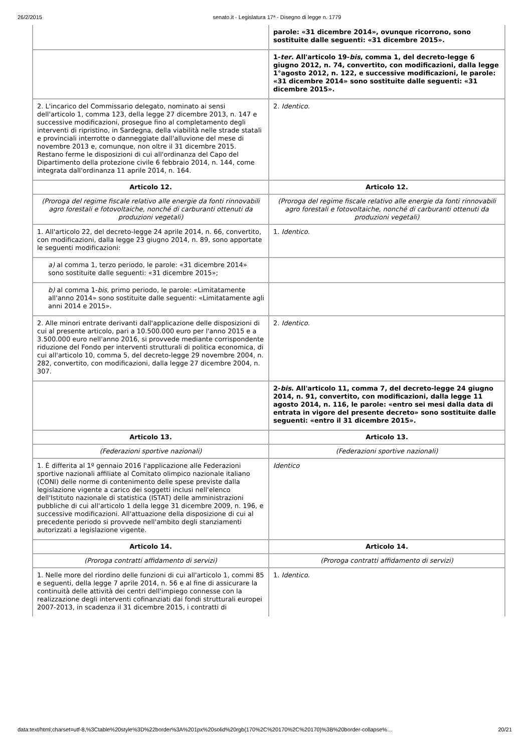26/2/2015 senato.it - Legislatura 17ª - Disegno di legge n. 1779
| | parole: «31 dicembre 2014», ovunque ricorrono, sono sostituite dalle seguenti: «31 dicembre 2015». |
| | 1- ter . All'articolo 19- bis , comma 1, del decreto-legge 6 giugno 2012, n. 74, convertito, con modificazioni, dalla legge 1°agosto 2012, n. 122, e successive modificazioni, le parole: «31 dicembre 2014» sono sostituite dalle seguenti: «31 dicembre 2015». |
| 2. L'incarico del Commissario delegato, nominato ai sensi dell'articolo 1, comma 123, della legge 27 dicembre 2013, n. 147 e successive modificazioni, prosegue fino al completamento degli interventi di ripristino, in Sardegna, della viabilità nelle strade statali e provinciali interrotte o danneggiate dall'alluvione del mese di novembre 2013 e, comunque, non oltre il 31 dicembre 2015. Restano ferme le disposizioni di cui all'ordinanza del Capo del Dipartimento della protezione civile 6 febbraio 2014, n. 144, come integrata dall'ordinanza 11 aprile 2014, n. 164. | 2. Identico . |
| Articolo 12. | Articolo 12. |
| (Proroga del regime fiscale relativo alle energie da fonti rinnovabili agro forestali e fotovoltaiche, nonché di carburanti ottenuti da produzioni vegetali) | (Proroga del regime fiscale relativo alle energie da fonti rinnovabili agro forestali e fotovoltaiche, nonché di carburanti ottenuti da produzioni vegetali) |
| 1. All'articolo 22, del decreto-legge 24 aprile 2014, n. 66, convertito, con modificazioni, dalla legge 23 giugno 2014, n. 89, sono apportate le seguenti modificazioni: | 1. Identico . |
| a) al comma 1, terzo periodo, le parole: «31 dicembre 2014» sono sostituite dalle seguenti: «31 dicembre 2015»; | |
| b) al comma 1- bis , primo periodo, le parole: «Limitatamente all'anno 2014» sono sostituite dalle seguenti: «Limitatamente agli anni 2014 e 2015». | |
| 2. Alle minori entrate derivanti dall'applicazione delle disposizioni di cui al presente articolo, pari a 10.500.000 euro per l'anno 2015 e a 3.500.000 euro nell'anno 2016, si provvede mediante corrispondente riduzione del Fondo per interventi strutturali di politica economica, di cui all'articolo 10, comma 5, del decreto-legge 29 novembre 2004, n. 282, convertito, con modificazioni, dalla legge 27 dicembre 2004, n. 307. | 2. Identico . |
| | 2- bis . All'articolo 11, comma 7, del decreto-legge 24 giugno 2014, n. 91, convertito, con modificazioni, dalla legge 11 agosto 2014, n. 116, le parole: «entro sei mesi dalla data di entrata in vigore del presente decreto» sono sostituite dalle seguenti: «entro il 31 dicembre 2015». |
| Articolo 13. | Articolo 13. |
| (Federazioni sportive nazionali) | (Federazioni sportive nazionali) |
| 1. È differita al 1º gennaio 2016 l'applicazione alle Federazioni sportive nazionali affiliate al Comitato olimpico nazionale italiano (CONI) delle norme di contenimento delle spese previste dalla legislazione vigente a carico dei soggetti inclusi nell'elenco dell'Istituto nazionale di statistica (ISTAT) delle amministrazioni pubbliche di cui all'articolo 1 della legge 31 dicembre 2009, n. 196, e successive modificazioni. All'attuazione della disposizione di cui al precedente periodo si provvede nell'ambito degli stanziamenti autorizzati a legislazione vigente. | Identico |
| Articolo 14. | Articolo 14. |
| (Proroga contratti affidamento di servizi) | (Proroga contratti affidamento di servizi) |
| 1. Nelle more del riordino delle funzioni di cui all'articolo 1, commi 85 e seguenti, della legge 7 aprile 2014, n. 56 e al fine di assicurare la continuità delle attività dei centri dell'impiego connesse con la realizzazione degli interventi cofinanziati dai fondi strutturali europei 2007-2013, in scadenza il 31 dicembre 2015, i contratti di | 1. Identico . |
data:text/html;charset=utf-8,%3Ctable%20style%3D%22border%3A%201px%20solid%20rgb(170%2C%20170%2C%20170)%3B%20border-collapse%… 20/21